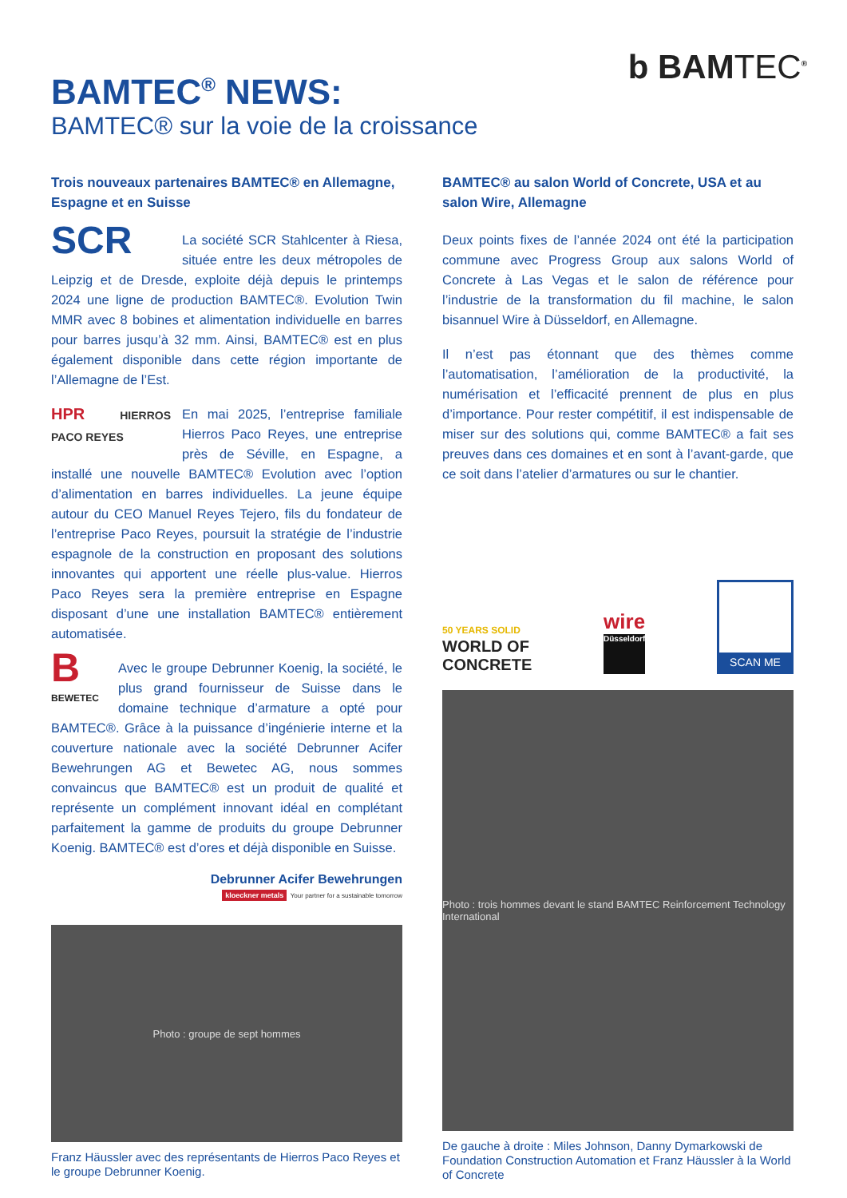b BAMTEC<sup>®</sup>
BAMTEC<sup>®</sup> NEWS:
BAMTEC® sur la voie de la croissance
Trois nouveaux partenaires BAMTEC® en Allemagne, Espagne et en Suisse
SCR La société SCR Stahlcenter à Riesa, située entre les deux métropoles de Leipzig et de Dresde, exploite déjà depuis le printemps 2024 une ligne de production BAMTEC®. Evolution Twin MMR avec 8 bobines et alimentation individuelle en barres pour barres jusqu’à 32 mm. Ainsi, BAMTEC® est en plus également disponible dans cette région importante de l’Allemagne de l’Est.
HPR HIERROS PACO REYES En mai 2025, l’entreprise familiale Hierros Paco Reyes, une entreprise près de Séville, en Espagne, a installé une nouvelle BAMTEC® Evolution avec l’option d’alimentation en barres individuelles. La jeune équipe autour du CEO Manuel Reyes Tejero, fils du fondateur de l’entreprise Paco Reyes, poursuit la stratégie de l’industrie espagnole de la construction en proposant des solutions innovantes qui apportent une réelle plus-value. Hierros Paco Reyes sera la première entreprise en Espagne disposant d’une une installation BAMTEC® entièrement automatisée.
B
BEWETEC Avec le groupe Debrunner Koenig, la société, le plus grand fournisseur de Suisse dans le domaine technique d’armature a opté pour BAMTEC®. Grâce à la puissance d’ingénierie interne et la couverture nationale avec la société Debrunner Acifer Bewehrungen AG et Bewetec AG, nous sommes convaincus que BAMTEC® est un produit de qualité et représente un complément innovant idéal en complétant parfaitement la gamme de produits du groupe Debrunner Koenig. BAMTEC® est d’ores et déjà disponible en Suisse.
Debrunner Acifer Bewehrungen
kloeckner metals Your partner for a sustainable tomorrow
Photo : groupe de sept hommes
Franz Häussler avec des représentants de Hierros Paco Reyes et le groupe Debrunner Koenig.
BAMTEC® au salon World of Concrete, USA et au salon Wire, Allemagne
Deux points fixes de l’année 2024 ont été la participation commune avec Progress Group aux salons World of Concrete à Las Vegas et le salon de référence pour l’industrie de la transformation du fil machine, le salon bisannuel Wire à Düsseldorf, en Allemagne.
Il n’est pas étonnant que des thèmes comme l’automatisation, l’amélioration de la productivité, la numérisation et l’efficacité prennent de plus en plus d’importance. Pour rester compétitif, il est indispensable de miser sur des solutions qui, comme BAMTEC® a fait ses preuves dans ces domaines et en sont à l’avant-garde, que ce soit dans l’atelier d’armatures ou sur le chantier.
50 YEARS SOLID
WORLD OF
CONCRETE
wire
Düsseldorf
SCAN ME
Photo : trois hommes devant le stand BAMTEC Reinforcement Technology International
De gauche à droite : Miles Johnson, Danny Dymarkowski de Foundation Construction Automation et Franz Häussler à la World of Concrete